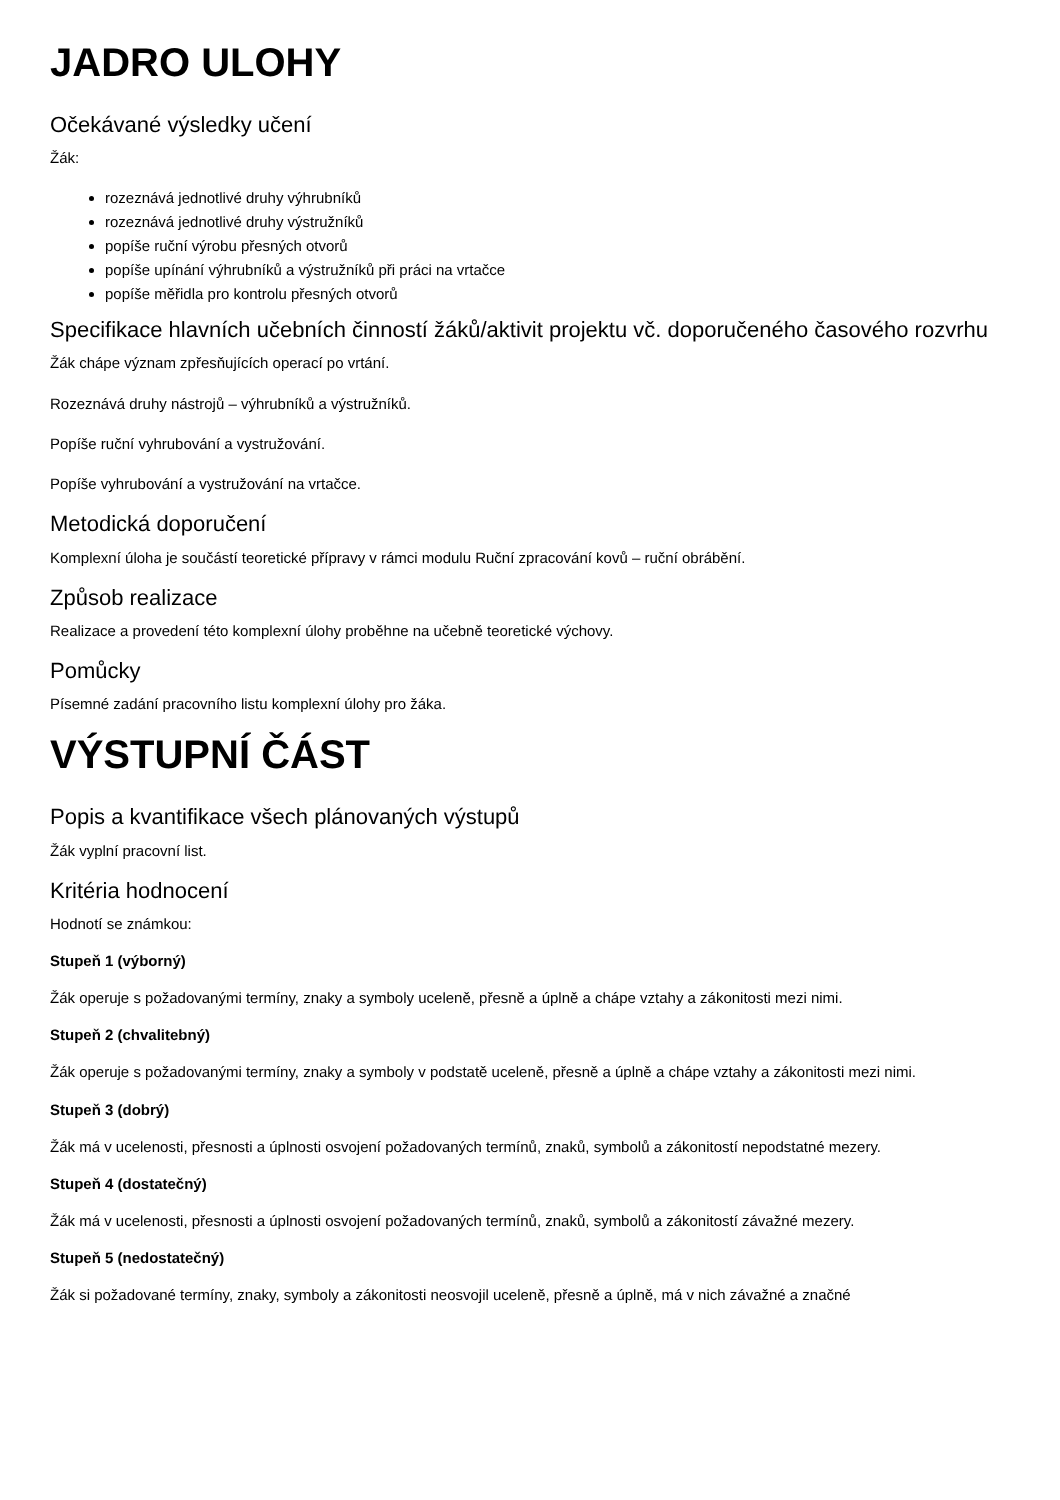JADRO ULOHY
Očekávané výsledky učení
Žák:
rozeznává jednotlivé druhy výhrubníků
rozeznává jednotlivé druhy výstružníků
popíše ruční výrobu přesných otvorů
popíše upínání výhrubníků a výstružníků při práci na vrtačce
popíše měřidla pro kontrolu přesných otvorů
Specifikace hlavních učebních činností žáků/aktivit projektu vč. doporučeného časového rozvrhu
Žák chápe význam zpřesňujících operací po vrtání.
Rozeznává druhy nástrojů – výhrubníků a výstružníků.
Popíše ruční vyhrubování a vystružování.
Popíše vyhrubování a vystružování na vrtačce.
Metodická doporučení
Komplexní úloha je součástí teoretické přípravy v rámci modulu Ruční zpracování kovů – ruční obrábění.
Způsob realizace
Realizace a provedení této komplexní úlohy proběhne na učebně teoretické výchovy.
Pomůcky
Písemné zadání pracovního listu komplexní úlohy pro žáka.
VÝSTUPNÍ ČÁST
Popis a kvantifikace všech plánovaných výstupů
Žák vyplní pracovní list.
Kritéria hodnocení
Hodnotí se známkou:
Stupeň 1 (výborný)
Žák operuje s požadovanými termíny, znaky a symboly uceleně, přesně a úplně a chápe vztahy a zákonitosti mezi nimi.
Stupeň 2 (chvalitebný)
Žák operuje s požadovanými termíny, znaky a symboly v podstatě uceleně, přesně a úplně a chápe vztahy a zákonitosti mezi nimi.
Stupeň 3 (dobrý)
Žák má v ucelenosti, přesnosti a úplnosti osvojení požadovaných termínů, znaků, symbolů a zákonitostí nepodstatné mezery.
Stupeň 4 (dostatečný)
Žák má v ucelenosti, přesnosti a úplnosti osvojení požadovaných termínů, znaků, symbolů a zákonitostí závažné mezery.
Stupeň 5 (nedostatečný)
Žák si požadované termíny, znaky, symboly a zákonitosti neosvojil uceleně, přesně a úplně, má v nich závažné a značné